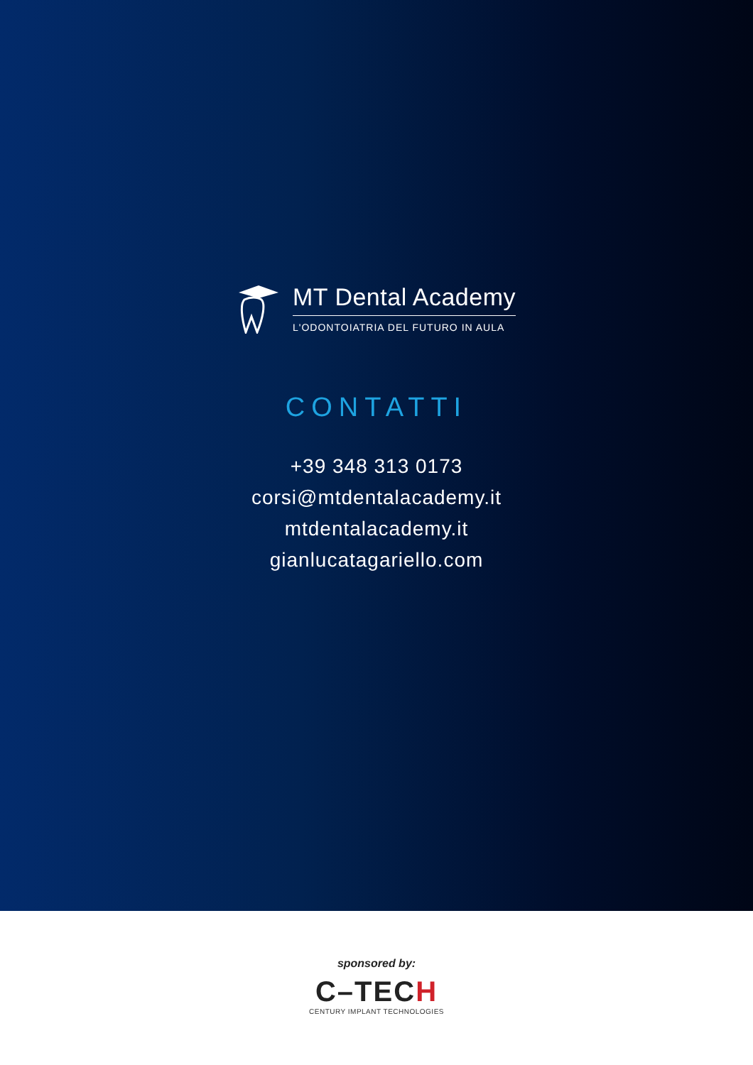MT Dental Academy
L'ODONTOIATRIA DEL FUTURO IN AULA
CONTATTI
+39 348 313 0173
corsi@mtdentalacademy.it
mtdentalacademy.it
gianlucatagariello.com
sponsored by:
C–TECH
CENTURY IMPLANT TECHNOLOGIES